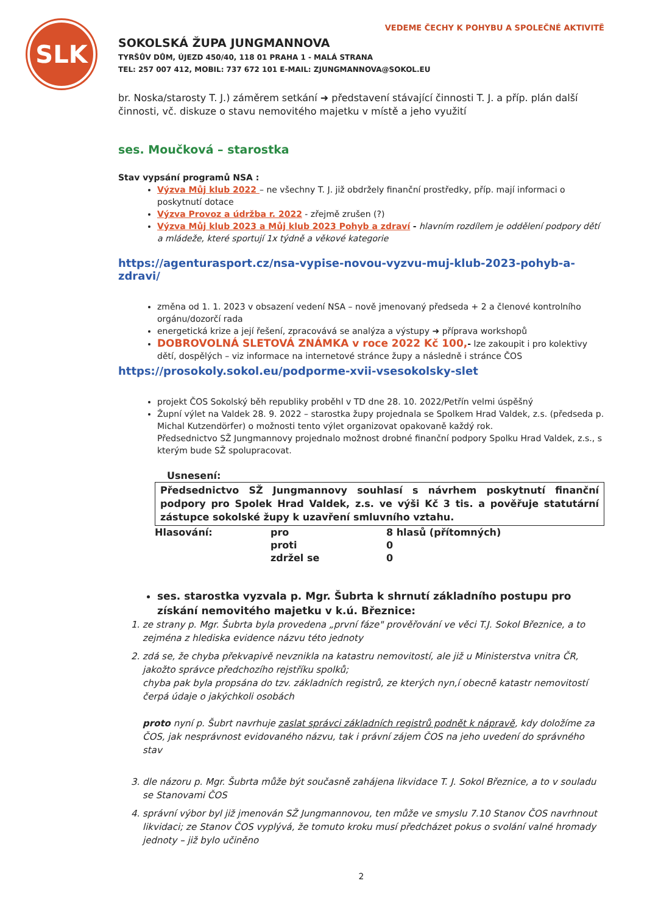SLK
VEDEME ČECHY K POHYBU A SPOLEČNÉ AKTIVITĚ
SOKOLSKÁ ŽUPA JUNGMANNOVA
TYRŠŮV DŮM, ÚJEZD 450/40, 118 01 PRAHA 1 - MALÁ STRANA
TEL: 257 007 412, MOBIL: 737 672 101 E-MAIL: ZJUNGMANNOVA@SOKOL.EU
br. Noska/starosty T. J.) záměrem setkání ➜ představení stávající činnosti T. J. a příp. plán další činnosti, vč. diskuze o stavu nemovitého majetku v místě a jeho využití
ses. Moučková – starostka
Stav vypsání programů NSA :
Výzva Můj klub 2022 – ne všechny T. J. již obdržely finanční prostředky, příp. mají informaci o poskytnutí dotace
Výzva Provoz a údržba r. 2022 - zřejmě zrušen (?)
Výzva Můj klub 2023 a Můj klub 2023 Pohyb a zdraví - hlavním rozdílem je oddělení podpory dětí a mládeže, které sportují 1x týdně a věkové kategorie
https://agenturasport.cz/nsa-vypise-novou-vyzvu-muj-klub-2023-pohyb-a-zdravi/
změna od 1. 1. 2023 v obsazení vedení NSA – nově jmenovaný předseda + 2 a členové kontrolního orgánu/dozorčí rada
energetická krize a její řešení, zpracovává se analýza a výstupy ➜ příprava workshopů
DOBROVOLNÁ SLETOVÁ ZNÁMKA v roce 2022 Kč 100,- lze zakoupit i pro kolektivy dětí, dospělých – viz informace na internetové stránce župy a následně i stránce ČOS
https://prosokoly.sokol.eu/podporme-xvii-vsesokolsky-slet
projekt ČOS Sokolský běh republiky proběhl v TD dne 28. 10. 2022/Petřín velmi úspěšný
Župní výlet na Valdek 28. 9. 2022 – starostka župy projednala se Spolkem Hrad Valdek, z.s. (předseda p. Michal Kutzendörfer) o možnosti tento výlet organizovat opakovaně každý rok.
Předsednictvo SŽ Jungmannovy projednalo možnost drobné finanční podpory Spolku Hrad Valdek, z.s., s kterým bude SŽ spolupracovat.
Usnesení:
Předsednictvo SŽ Jungmannovy souhlasí s návrhem poskytnutí finanční podpory pro Spolek Hrad Valdek, z.s. ve výši Kč 3 tis. a pověřuje statutární zástupce sokolské župy k uzavření smluvního vztahu.
| Hlasování: | pro | 8 hlasů (přítomných) |
| | proti | 0 |
| | zdržel se | 0 |
ses. starostka vyzvala p. Mgr. Šubrta k shrnutí základního postupu pro získání nemovitého majetku v k.ú. Březnice:
1. ze strany p. Mgr. Šubrta byla provedena „první fáze" prověřování ve věci T.J. Sokol Březnice, a to zejména z hlediska evidence názvu této jednoty
2. zdá se, že chyba překvapivě nevznikla na katastru nemovitostí, ale již u Ministerstva vnitra ČR, jakožto správce předchozího rejstříku spolků;
chyba pak byla propsána do tzv. základních registrů, ze kterých nyn,í obecně katastr nemovitostí čerpá údaje o jakýchkoli osobách
proto nyní p. Šubrt navrhuje zaslat správci základních registrů podnět k nápravě, kdy doložíme za ČOS, jak nesprávnost evidovaného názvu, tak i právní zájem ČOS na jeho uvedení do správného stav
3. dle názoru p. Mgr. Šubrta může být současně zahájena likvidace T. J. Sokol Březnice, a to v souladu se Stanovami ČOS
4. správní výbor byl již jmenován SŽ Jungmannovou, ten může ve smyslu 7.10 Stanov ČOS navrhnout likvidaci; ze Stanov ČOS vyplývá, že tomuto kroku musí předcházet pokus o svolání valné hromady jednoty – již bylo učiněno
2